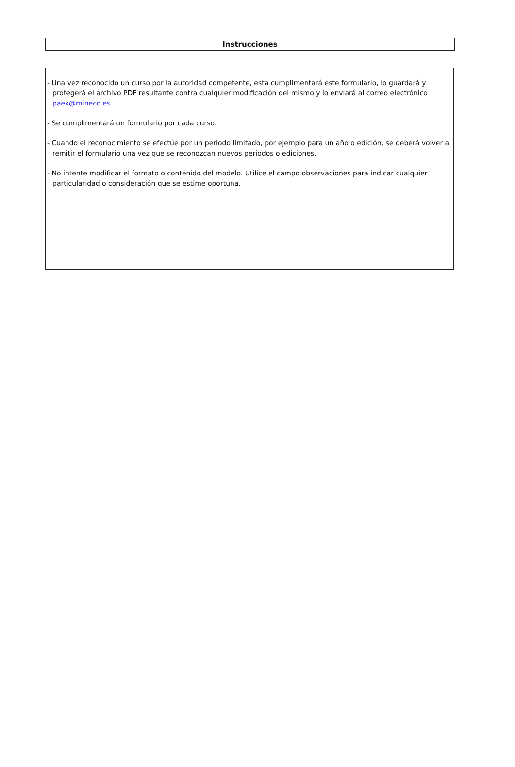Instrucciones
- Una vez reconocido un curso por la autoridad competente, esta cumplimentará este formulario, lo guardará y protegerá el archivo PDF resultante contra cualquier modificación del mismo y lo enviará al correo electrónico paex@mineco.es
- Se cumplimentará un formulario por cada curso.
- Cuando el reconocimiento se efectúe por un periodo limitado, por ejemplo para un año o edición, se deberá volver a remitir el formulario una vez que se reconozcan nuevos periodos o ediciones.
- No intente modificar el formato o contenido del modelo. Utilice el campo observaciones para indicar cualquier particularidad o consideración que se estime oportuna.